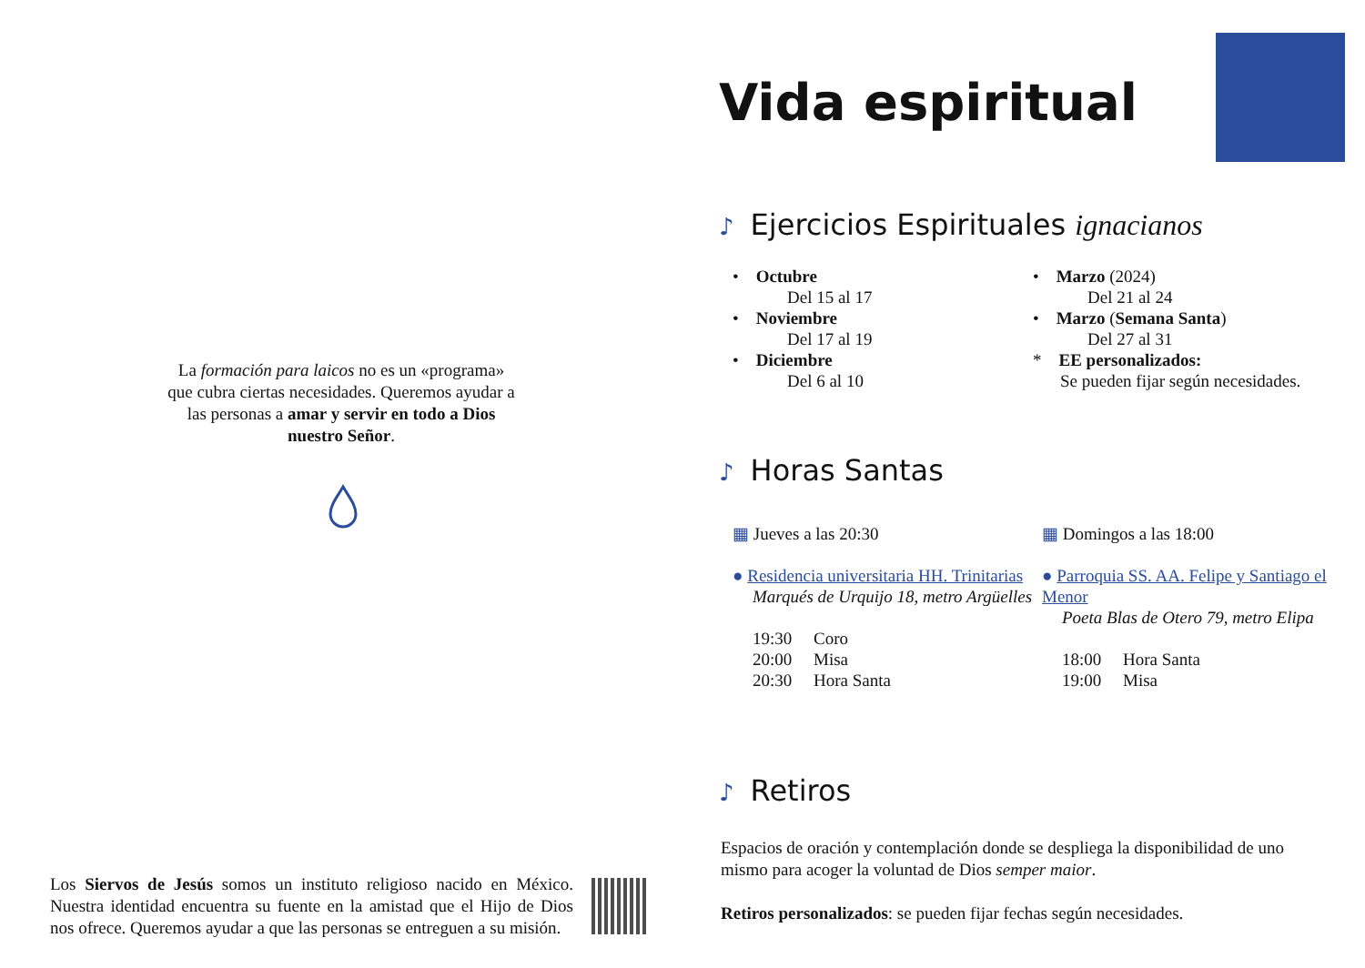La formación para laicos no es un «programa» que cubra ciertas necesidades. Queremos ayudar a las personas a amar y servir en todo a Dios nuestro Señor.
Los Siervos de Jesús somos un instituto religioso nacido en México. Nuestra identidad encuentra su fuente en la amistad que el Hijo de Dios nos ofrece. Queremos ayudar a que las personas se entreguen a su misión.
Vida espiritual
♪ Ejercicios Espirituales ignacianos
• Octubre
Del 15 al 17
• Noviembre
Del 17 al 19
• Diciembre
Del 6 al 10
• Marzo (2024)
Del 21 al 24
• Marzo (Semana Santa)
Del 27 al 31
* EE personalizados:
Se pueden fijar según necesidades.
♪ Horas Santas
▦ Jueves a las 20:30
● Residencia universitaria HH. Trinitarias
Marqués de Urquijo 18, metro Argüelles
19:30 Coro
20:00 Misa
20:30 Hora Santa
▦ Domingos a las 18:00
● Parroquia SS. AA. Felipe y Santiago el Menor
Poeta Blas de Otero 79, metro Elipa
18:00 Hora Santa
19:00 Misa
♪ Retiros
Espacios de oración y contemplación donde se despliega la disponibilidad de uno mismo para acoger la voluntad de Dios semper maior.
Retiros personalizados: se pueden fijar fechas según necesidades.